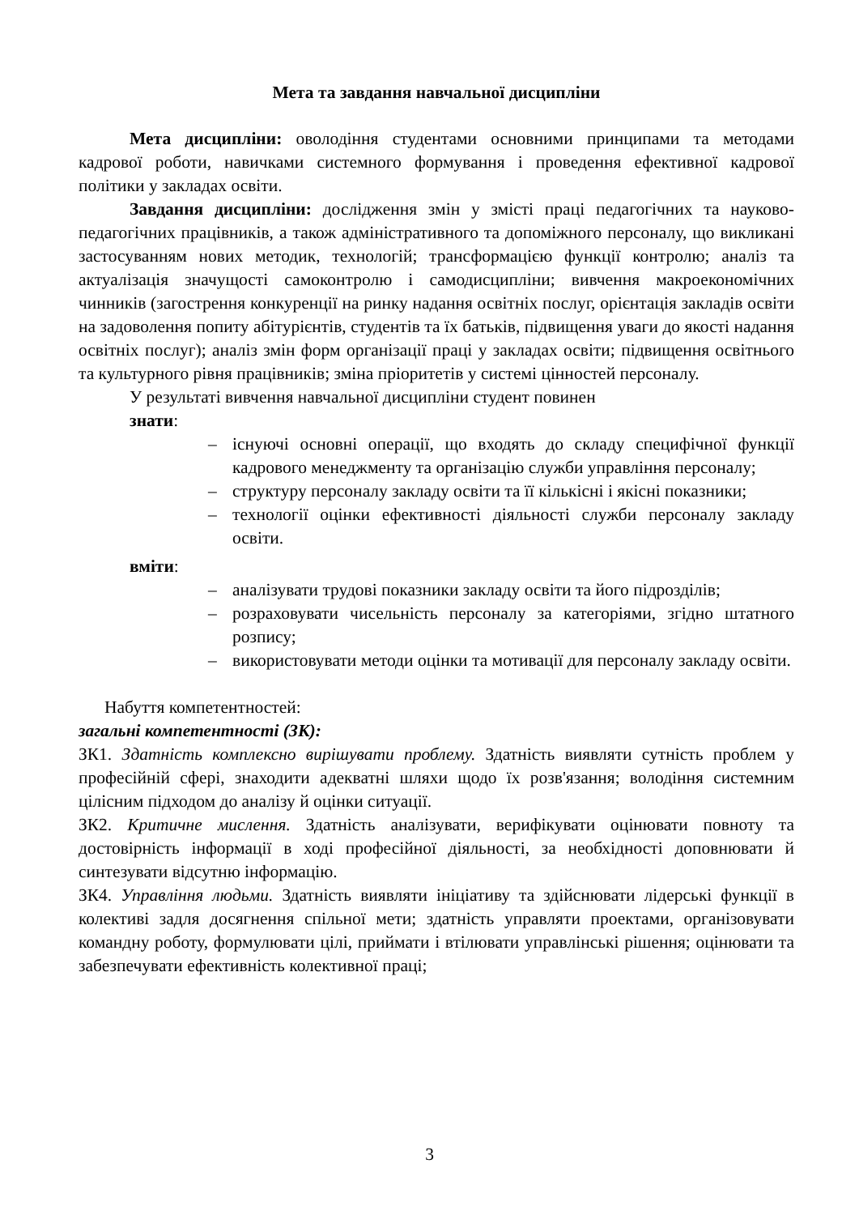Мета та завдання навчальної дисципліни
Мета дисципліни: оволодіння студентами основними принципами та методами кадрової роботи, навичками системного формування і проведення ефективної кадрової політики у закладах освіти.
Завдання дисципліни: дослідження змін у змісті праці педагогічних та науково-педагогічних працівників, а також адміністративного та допоміжного персоналу, що викликані застосуванням нових методик, технологій; трансформацією функції контролю; аналіз та актуалізація значущості самоконтролю і самодисципліни; вивчення макроекономічних чинників (загострення конкуренції на ринку надання освітніх послуг, орієнтація закладів освіти на задоволення попиту абітурієнтів, студентів та їх батьків, підвищення уваги до якості надання освітніх послуг); аналіз змін форм організації праці у закладах освіти; підвищення освітнього та культурного рівня працівників; зміна пріоритетів у системі цінностей персоналу.
У результаті вивчення навчальної дисципліни студент повинен
знати:
– існуючі основні операції, що входять до складу специфічної функції кадрового менеджменту та організацію служби управління персоналу;
– структуру персоналу закладу освіти та її кількісні і якісні показники;
– технології оцінки ефективності діяльності служби персоналу закладу освіти.
вміти:
– аналізувати трудові показники закладу освіти та його підрозділів;
– розраховувати чисельність персоналу за категоріями, згідно штатного розпису;
– використовувати методи оцінки та мотивації для персоналу закладу освіти.
Набуття компетентностей:
загальні компетентності (ЗК):
ЗК1. Здатність комплексно вирішувати проблему. Здатність виявляти сутність проблем у професійній сфері, знаходити адекватні шляхи щодо їх розв'язання; володіння системним цілісним підходом до аналізу й оцінки ситуації.
ЗК2. Критичне мислення. Здатність аналізувати, верифікувати оцінювати повноту та достовірність інформації в ході професійної діяльності, за необхідності доповнювати й синтезувати відсутню інформацію.
ЗК4. Управління людьми. Здатність виявляти ініціативу та здійснювати лідерські функції в колективі задля досягнення спільної мети; здатність управляти проектами, організовувати командну роботу, формулювати цілі, приймати і втілювати управлінські рішення; оцінювати та забезпечувати ефективність колективної праці;
3